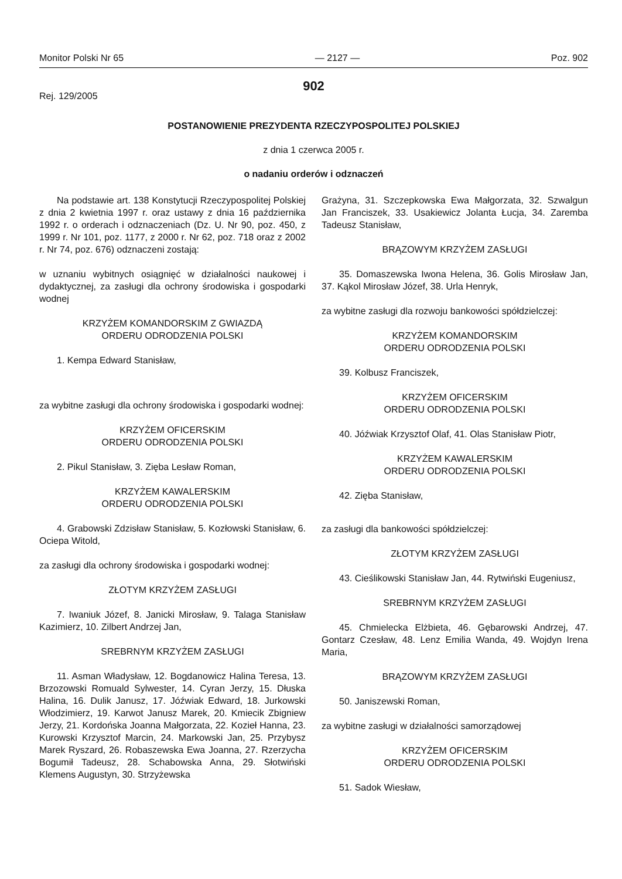Monitor Polski Nr 65 — 2127 — Poz. 902
902
Rej. 129/2005
POSTANOWIENIE PREZYDENTA RZECZYPOSPOLITEJ POLSKIEJ
z dnia 1 czerwca 2005 r.
o nadaniu orderów i odznaczeń
Na podstawie art. 138 Konstytucji Rzeczypospolitej Polskiej z dnia 2 kwietnia 1997 r. oraz ustawy z dnia 16 października 1992 r. o orderach i odznaczeniach (Dz. U. Nr 90, poz. 450, z 1999 r. Nr 101, poz. 1177, z 2000 r. Nr 62, poz. 718 oraz z 2002 r. Nr 74, poz. 676) odznaczeni zostają:
w uznaniu wybitnych osiągnięć w działalności naukowej i dydaktycznej, za zasługi dla ochrony środowiska i gospodarki wodnej
KRZYŻEM KOMANDORSKIM Z GWIAZDĄ
ORDERU ODRODZENIA POLSKI
1. Kempa Edward Stanisław,
za wybitne zasługi dla ochrony środowiska i gospodarki wodnej:
KRZYŻEM OFICERSKIM
ORDERU ODRODZENIA POLSKI
2. Pikul Stanisław, 3. Zięba Lesław Roman,
KRZYŻEM KAWALERSKIM
ORDERU ODRODZENIA POLSKI
4. Grabowski Zdzisław Stanisław, 5. Kozłowski Stanisław, 6. Ociepa Witold,
za zasługi dla ochrony środowiska i gospodarki wodnej:
ZŁOTYM KRZYŻEM ZASŁUGI
7. Iwaniuk Józef, 8. Janicki Mirosław, 9. Talaga Stanisław Kazimierz, 10. Zilbert Andrzej Jan,
SREBRNYM KRZYŻEM ZASŁUGI
11. Asman Władysław, 12. Bogdanowicz Halina Teresa, 13. Brzozowski Romuald Sylwester, 14. Cyran Jerzy, 15. Dłuska Halina, 16. Dulik Janusz, 17. Jóźwiak Edward, 18. Jurkowski Włodzimierz, 19. Karwot Janusz Marek, 20. Kmiecik Zbigniew Jerzy, 21. Kordońska Joanna Małgorzata, 22. Kozieł Hanna, 23. Kurowski Krzysztof Marcin, 24. Markowski Jan, 25. Przybysz Marek Ryszard, 26. Robaszewska Ewa Joanna, 27. Rzerzycha Bogumił Tadeusz, 28. Schabowska Anna, 29. Słotwiński Klemens Augustyn, 30. Strzyżewska
Grażyna, 31. Szczepkowska Ewa Małgorzata, 32. Szwalgun Jan Franciszek, 33. Usakiewicz Jolanta Łucja, 34. Zaremba Tadeusz Stanisław,
BRĄZOWYM KRZYŻEM ZASŁUGI
35. Domaszewska Iwona Helena, 36. Golis Mirosław Jan, 37. Kąkol Mirosław Józef, 38. Urla Henryk,
za wybitne zasługi dla rozwoju bankowości spółdzielczej:
KRZYŻEM KOMANDORSKIM
ORDERU ODRODZENIA POLSKI
39. Kolbusz Franciszek,
KRZYŻEM OFICERSKIM
ORDERU ODRODZENIA POLSKI
40. Jóźwiak Krzysztof Olaf, 41. Olas Stanisław Piotr,
KRZYŻEM KAWALERSKIM
ORDERU ODRODZENIA POLSKI
42. Zięba Stanisław,
za zasługi dla bankowości spółdzielczej:
ZŁOTYM KRZYŻEM ZASŁUGI
43. Cieślikowski Stanisław Jan, 44. Rytwiński Eugeniusz,
SREBRNYM KRZYŻEM ZASŁUGI
45. Chmielecka Elżbieta, 46. Gębarowski Andrzej, 47. Gontarz Czesław, 48. Lenz Emilia Wanda, 49. Wojdyn Irena Maria,
BRĄZOWYM KRZYŻEM ZASŁUGI
50. Janiszewski Roman,
za wybitne zasługi w działalności samorządowej
KRZYŻEM OFICERSKIM
ORDERU ODRODZENIA POLSKI
51. Sadok Wiesław,